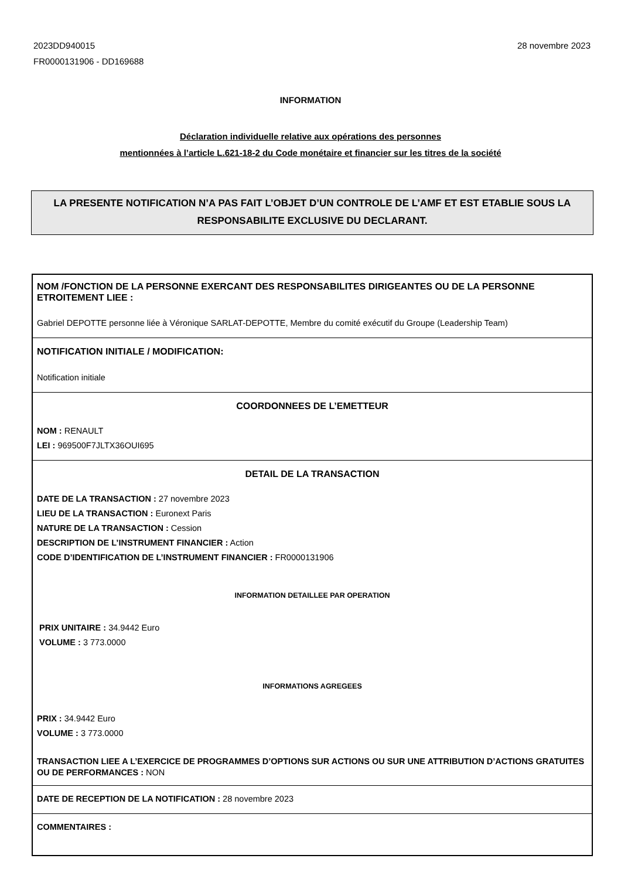2023DD940015
FR0000131906 - DD169688
28 novembre 2023
INFORMATION
Déclaration individuelle relative aux opérations des personnes
mentionnées à l’article L.621-18-2 du Code monétaire et financier sur les titres de la société
LA PRESENTE NOTIFICATION N’A PAS FAIT L’OBJET D’UN CONTROLE DE L’AMF ET EST ETABLIE SOUS LA RESPONSABILITE EXCLUSIVE DU DECLARANT.
NOM /FONCTION DE LA PERSONNE EXERCANT DES RESPONSABILITES DIRIGEANTES OU DE LA PERSONNE ETROITEMENT LIEE :
Gabriel DEPOTTE personne liée à Véronique SARLAT-DEPOTTE, Membre du comité exécutif du Groupe (Leadership Team)
NOTIFICATION INITIALE / MODIFICATION:
Notification initiale
COORDONNEES DE L’EMETTEUR
NOM : RENAULT
LEI : 969500F7JLTX36OUI695
DETAIL DE LA TRANSACTION
DATE DE LA TRANSACTION : 27 novembre 2023
LIEU DE LA TRANSACTION : Euronext Paris
NATURE DE LA TRANSACTION : Cession
DESCRIPTION DE L’INSTRUMENT FINANCIER : Action
CODE D’IDENTIFICATION DE L’INSTRUMENT FINANCIER : FR0000131906
INFORMATION DETAILLEE PAR OPERATION
PRIX UNITAIRE : 34.9442 Euro
VOLUME : 3 773.0000
INFORMATIONS AGREGEES
PRIX : 34.9442 Euro
VOLUME : 3 773.0000
TRANSACTION LIEE A L’EXERCICE DE PROGRAMMES D’OPTIONS SUR ACTIONS OU SUR UNE ATTRIBUTION D’ACTIONS GRATUITES OU DE PERFORMANCES : NON
DATE DE RECEPTION DE LA NOTIFICATION : 28 novembre 2023
COMMENTAIRES :